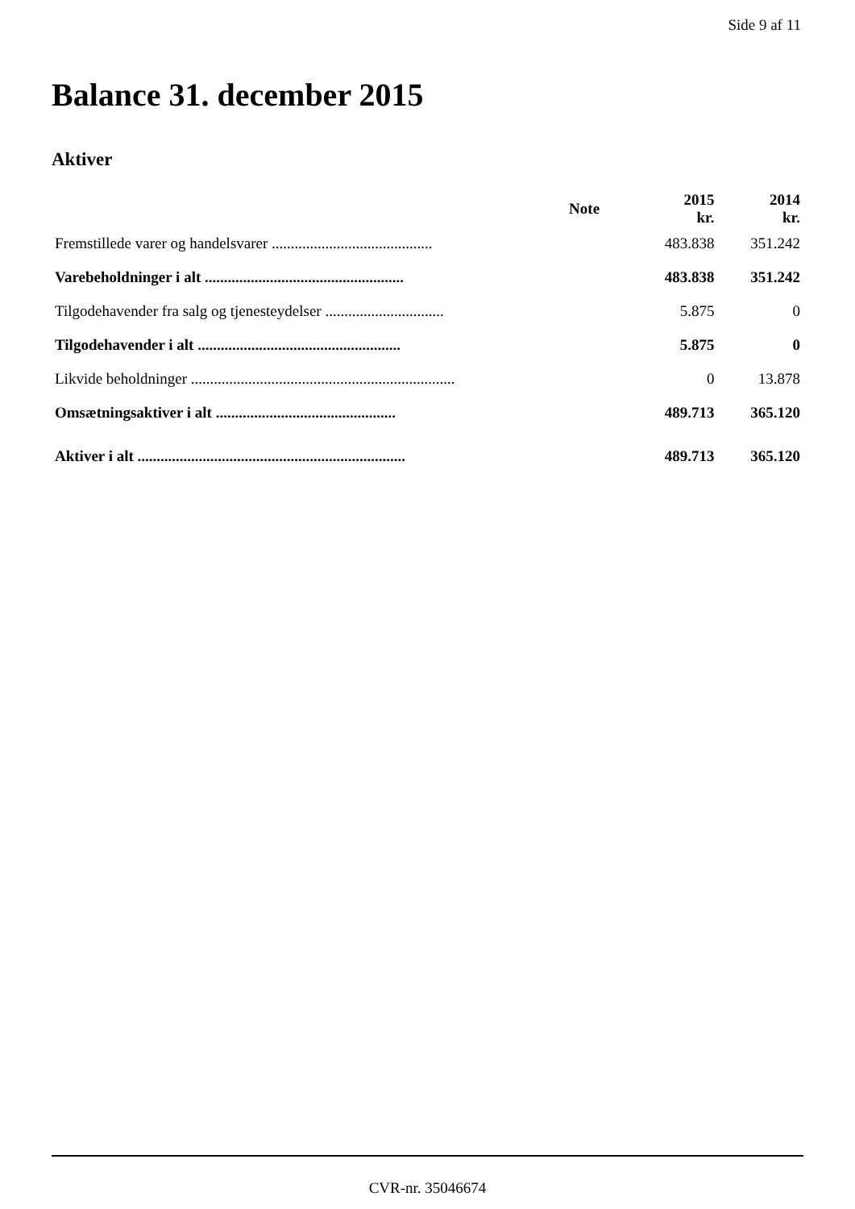Side 9 af 11
Balance 31. december 2015
Aktiver
| | Note | 2015 kr. | 2014 kr. |
| --- | --- | --- | --- |
| Fremstillede varer og handelsvarer .......................................... | | 483.838 | 351.242 |
| Varebeholdninger i alt .................................................... | | 483.838 | 351.242 |
| Tilgodehavender fra salg og tjenesteydelser ............................... | | 5.875 | 0 |
| Tilgodehavender i alt ..................................................... | | 5.875 | 0 |
| Likvide beholdninger ..................................................................... | | 0 | 13.878 |
| Omsætningsaktiver i alt ............................................... | | 489.713 | 365.120 |
| Aktiver i alt ...................................................................... | | 489.713 | 365.120 |
CVR-nr. 35046674